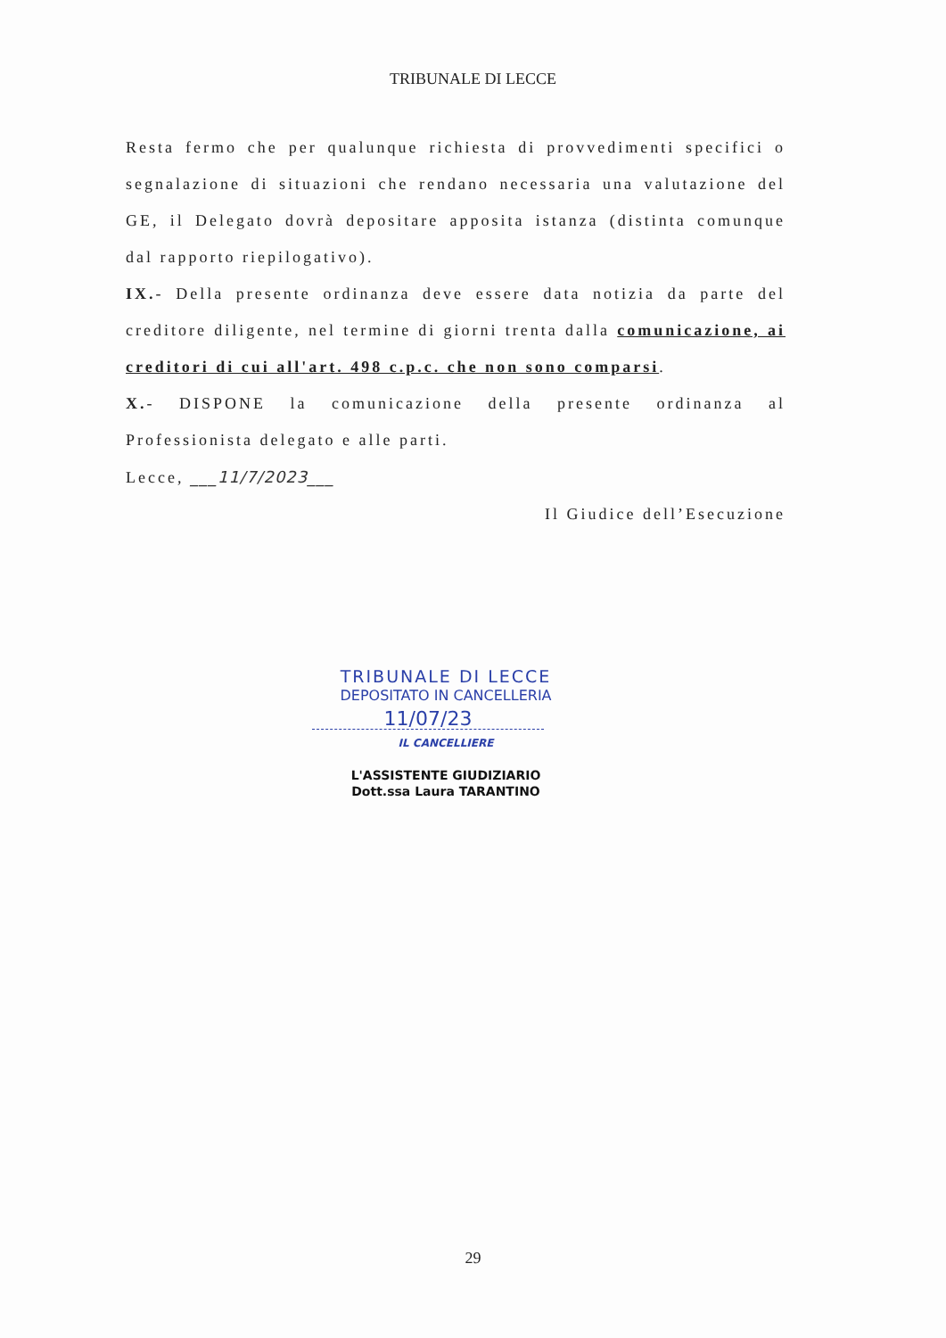TRIBUNALE DI LECCE
Resta fermo che per qualunque richiesta di provvedimenti specifici o segnalazione di situazioni che rendano necessaria una valutazione del GE, il Delegato dovrà depositare apposita istanza (distinta comunque dal rapporto riepilogativo).
IX.- Della presente ordinanza deve essere data notizia da parte del creditore diligente, nel termine di giorni trenta dalla comunicazione, ai creditori di cui all'art. 498 c.p.c. che non sono comparsi.
X.- DISPONE la comunicazione della presente ordinanza al Professionista delegato e alle parti.
Lecce, ___11/7/2023___
Il Giudice dell’Esecuzione
TRIBUNALE DI LECCE
DEPOSITATO IN CANCELLERIA
11/07/23
IL CANCELLIERE
L'ASSISTENTE GIUDIZIARIO
Dott.ssa Laura TARANTINO
29